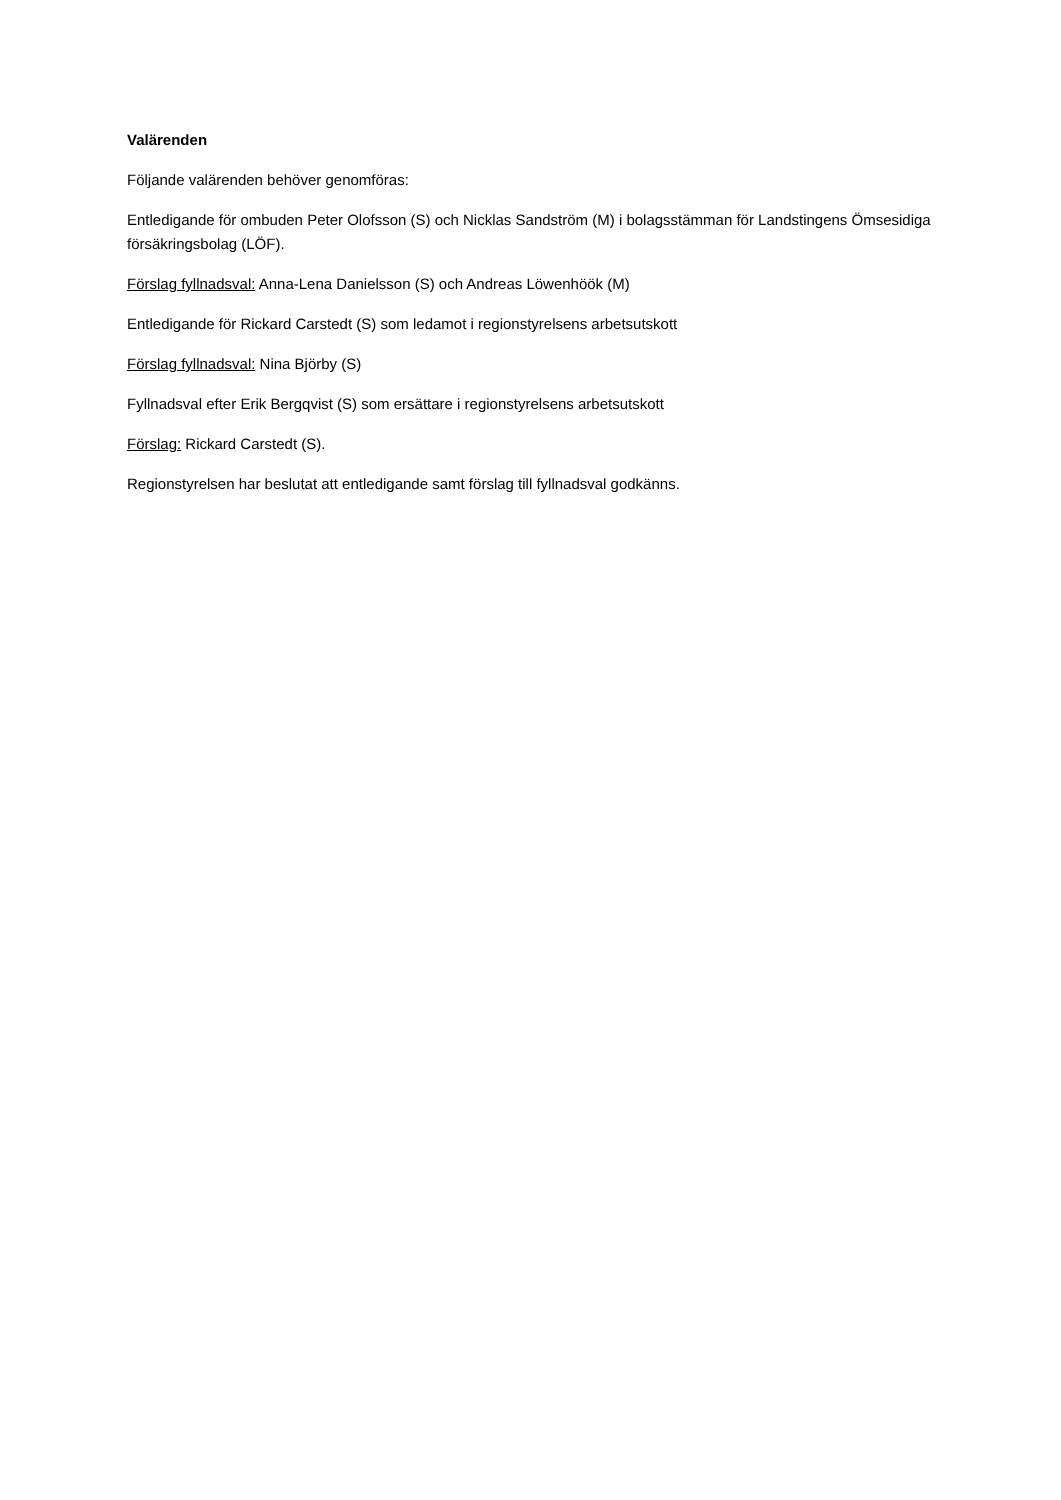Valärenden
Följande valärenden behöver genomföras:
Entledigande för ombuden Peter Olofsson (S) och Nicklas Sandström (M) i bolagsstämman för Landstingens Ömsesidiga försäkringsbolag (LÖF).
Förslag fyllnadsval: Anna-Lena Danielsson (S) och Andreas Löwenhöök (M)
Entledigande för Rickard Carstedt (S) som ledamot i regionstyrelsens arbetsutskott
Förslag fyllnadsval: Nina Björby (S)
Fyllnadsval efter Erik Bergqvist (S) som ersättare i regionstyrelsens arbetsutskott
Förslag: Rickard Carstedt (S).
Regionstyrelsen har beslutat att entledigande samt förslag till fyllnadsval godkänns.